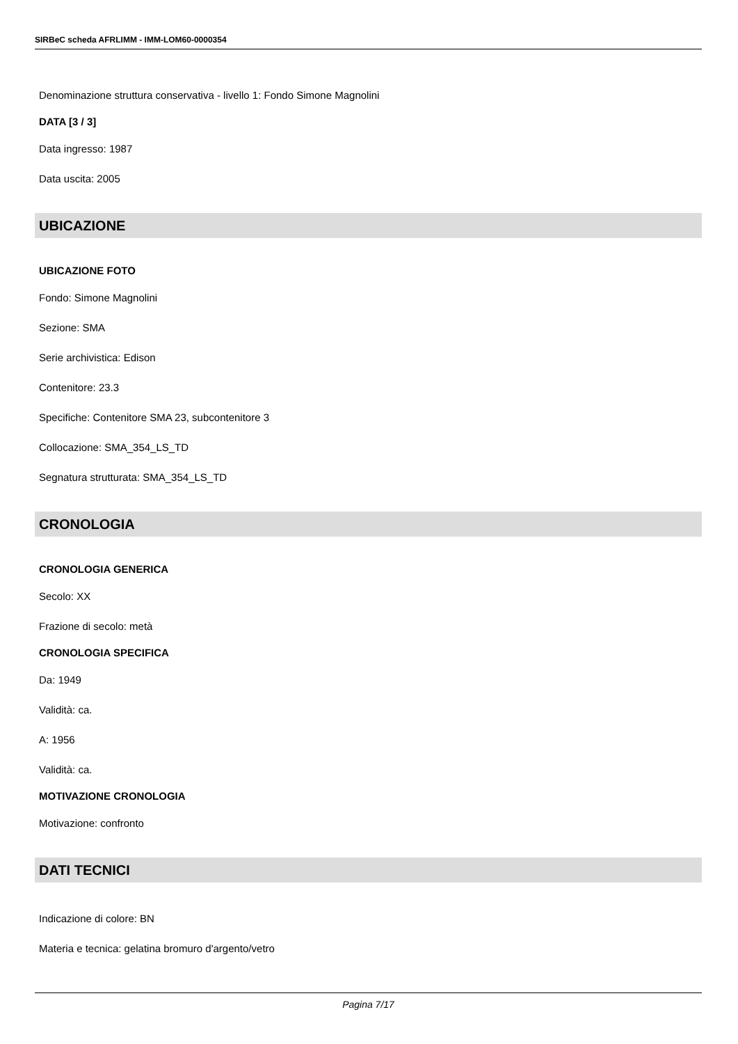SIRBeC scheda AFRLIMM - IMM-LOM60-0000354
Denominazione struttura conservativa - livello 1: Fondo Simone Magnolini
DATA [3 / 3]
Data ingresso: 1987
Data uscita: 2005
UBICAZIONE
UBICAZIONE FOTO
Fondo: Simone Magnolini
Sezione: SMA
Serie archivistica: Edison
Contenitore: 23.3
Specifiche: Contenitore SMA 23, subcontenitore 3
Collocazione: SMA_354_LS_TD
Segnatura strutturata: SMA_354_LS_TD
CRONOLOGIA
CRONOLOGIA GENERICA
Secolo: XX
Frazione di secolo: metà
CRONOLOGIA SPECIFICA
Da: 1949
Validità: ca.
A: 1956
Validità: ca.
MOTIVAZIONE CRONOLOGIA
Motivazione: confronto
DATI TECNICI
Indicazione di colore: BN
Materia e tecnica: gelatina bromuro d'argento/vetro
Pagina 7/17